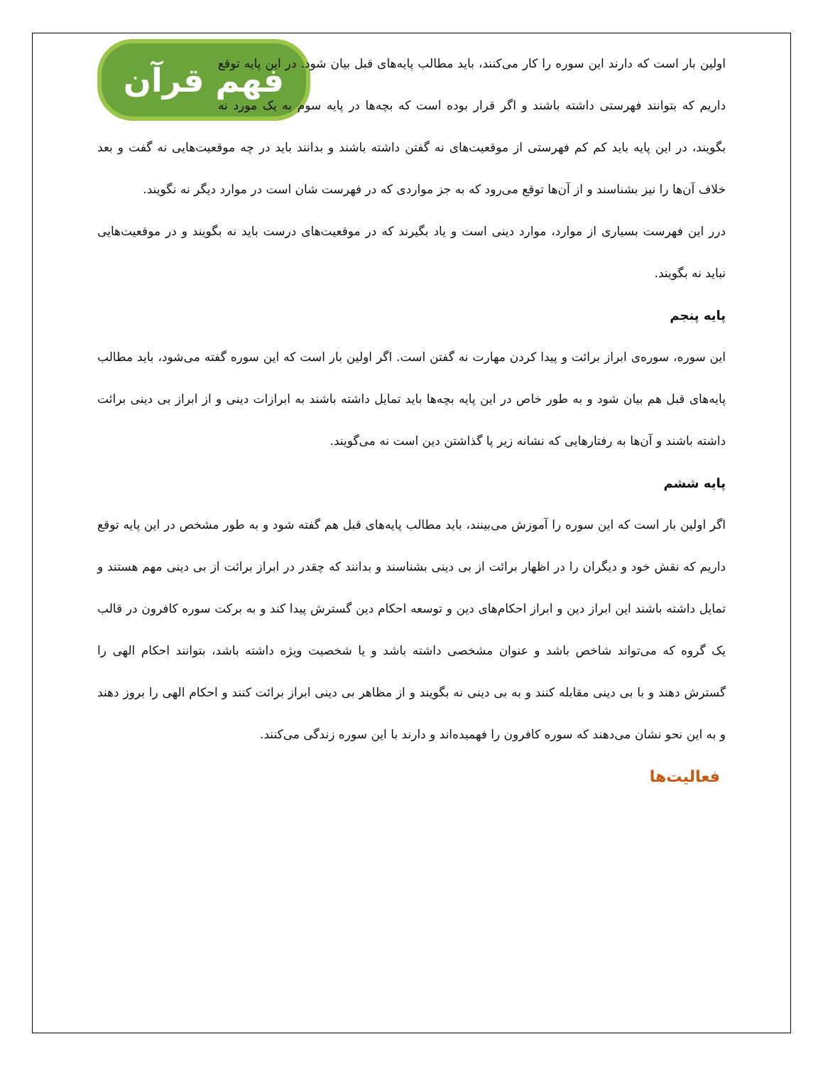فهم قرآن
اولین بار است که دارند این سوره را کار می‌کنند، باید مطالب پایه‌های قبل بیان شود. در این پایه توقع داریم که بتوانند فهرستی داشته باشند و اگر قرار بوده است که بچه‌ها در پایه سوم به یک مورد نه بگویند، در این پایه باید کم کم فهرستی از موقعیت‌های نه گفتن داشته باشند و بدانند باید در چه موقعیت‌هایی نه گفت و بعد خلاف آن‌ها را نیز بشناسند و از آن‌ها توقع می‌رود که به جز مواردی که در فهرست شان است در موارد دیگر نه نگویند.
درر این فهرست بسیاری از موارد، موارد دینی است و یاد بگیرند که در موقعیت‌های درست باید نه بگویند و در موقعیت‌هایی نباید نه بگویند.
پایه پنجم
این سوره، سوره‌ی ابراز برائت و پیدا کردن مهارت نه گفتن است. اگر اولین بار است که این سوره گفته می‌شود، باید مطالب پایه‌های قبل هم بیان شود و به طور خاص در این پایه بچه‌ها باید تمایل داشته باشند به ابرازات دینی و از ابراز بی دینی برائت داشته باشند و آن‌ها به رفتارهایی که نشانه زیر پا گذاشتن دین است نه می‌گویند.
پایه ششم
اگر اولین بار است که این سوره را آموزش می‌بینند، باید مطالب پایه‌های قبل هم گفته شود و به طور مشخص در این پایه توقع داریم که نقش خود و دیگران را در اظهار برائت از بی دینی بشناسند و بدانند که چقدر در ابراز برائت از بی دینی مهم هستند و تمایل داشته باشند این ابراز دین و ابراز احکام‌های دین و توسعه احکام دین گسترش پیدا کند و به برکت سوره کافرون در قالب یک گروه که می‌تواند شاخص باشد و عنوان مشخصی داشته باشد و یا شخصیت ویژه داشته باشد، بتوانند احکام الهی را گسترش دهند و با بی دینی مقابله کنند و به بی دینی نه بگویند و از مظاهر بی دینی ابراز برائت کنند و احکام الهی را بروز دهند و به این نحو نشان می‌دهند که سوره کافرون را فهمیده‌اند و دارند با این سوره زندگی می‌کنند.
فعالیت‌ها